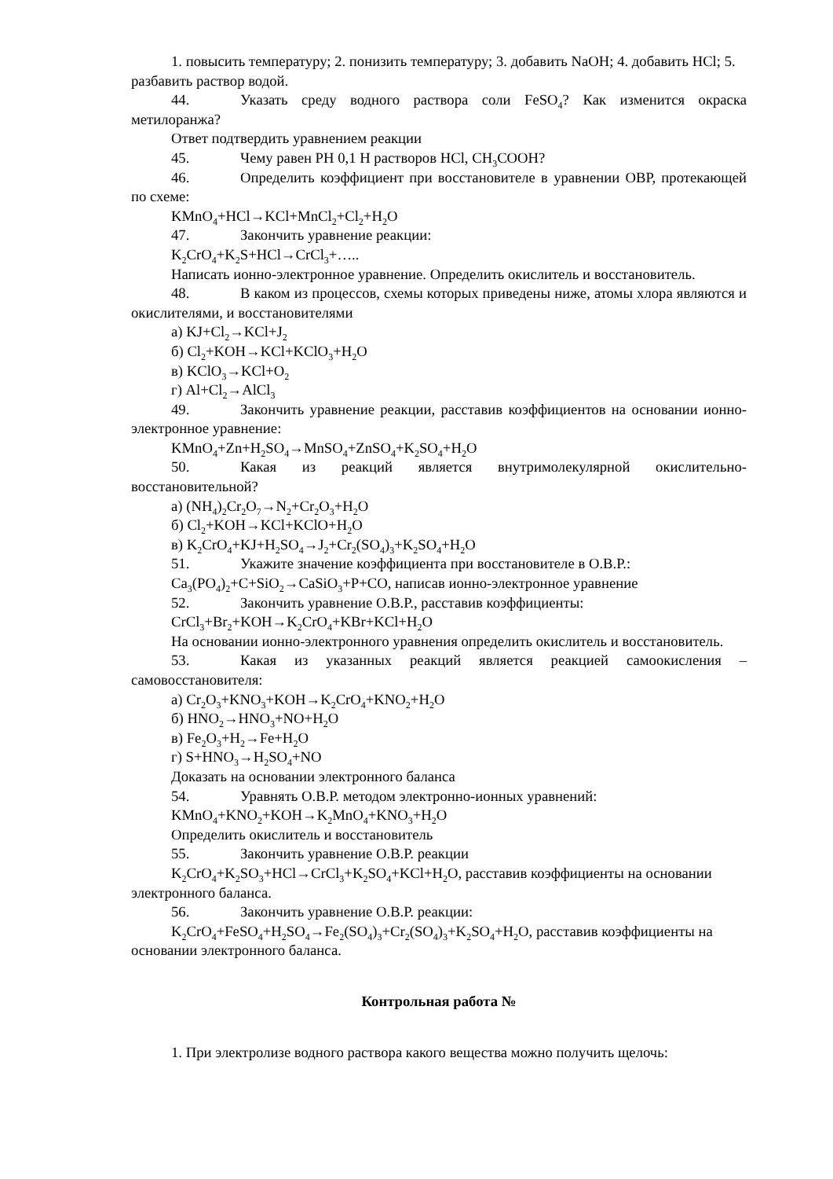1. повысить температуру; 2. понизить температуру; 3. добавить NaOH; 4. добавить HCl; 5. разбавить раствор водой.
44. Указать среду водного раствора соли FeSO<sub>4</sub>? Как изменится окраска метилоранжа?
Ответ подтвердить уравнением реакции
45. Чему равен РН 0,1 Н растворов HCl, CH<sub>3</sub>COOH?
46. Определить коэффициент при восстановителе в уравнении ОВР, протекающей по схеме:
KMnO<sub>4</sub>+HCl→KCl+MnCl<sub>2</sub>+Cl<sub>2</sub>+H<sub>2</sub>O
47. Закончить уравнение реакции:
K<sub>2</sub>CrO<sub>4</sub>+K<sub>2</sub>S+HCl→CrCl<sub>3</sub>+…..
Написать ионно-электронное уравнение. Определить окислитель и восстановитель.
48. В каком из процессов, схемы которых приведены ниже, атомы хлора являются и окислителями, и восстановителями
а) KJ+Cl<sub>2</sub>→KCl+J<sub>2</sub>
б) Cl<sub>2</sub>+KOH→KCl+KClO<sub>3</sub>+H<sub>2</sub>O
в) KClO<sub>3</sub>→KCl+O<sub>2</sub>
г) Al+Cl<sub>2</sub>→AlCl<sub>3</sub>
49. Закончить уравнение реакции, расставив коэффициентов на основании ионно-электронное уравнение:
KMnO<sub>4</sub>+Zn+H<sub>2</sub>SO<sub>4</sub>→MnSO<sub>4</sub>+ZnSO<sub>4</sub>+K<sub>2</sub>SO<sub>4</sub>+H<sub>2</sub>O
50. Какая из реакций является внутримолекулярной окислительно-восстановительной?
а) (NH<sub>4</sub>)<sub>2</sub>Cr<sub>2</sub>O<sub>7</sub>→N<sub>2</sub>+Cr<sub>2</sub>O<sub>3</sub>+H<sub>2</sub>O
б) Cl<sub>2</sub>+KOH→KCl+KClO+H<sub>2</sub>O
в) K<sub>2</sub>CrO<sub>4</sub>+KJ+H<sub>2</sub>SO<sub>4</sub>→J<sub>2</sub>+Cr<sub>2</sub>(SO<sub>4</sub>)<sub>3</sub>+K<sub>2</sub>SO<sub>4</sub>+H<sub>2</sub>O
51. Укажите значение коэффициента при восстановителе в О.В.Р.:
Ca<sub>3</sub>(PO<sub>4</sub>)<sub>2</sub>+C+SiO<sub>2</sub>→CaSiO<sub>3</sub>+P+CO, написав ионно-электронное уравнение
52. Закончить уравнение О.В.Р., расставив коэффициенты:
CrCl<sub>3</sub>+Br<sub>2</sub>+KOH→K<sub>2</sub>CrO<sub>4</sub>+KBr+KCl+H<sub>2</sub>O
На основании ионно-электронного уравнения определить окислитель и восстановитель.
53. Какая из указанных реакций является реакцией самоокисления – самовосстановителя:
а) Cr<sub>2</sub>O<sub>3</sub>+KNO<sub>3</sub>+KOH→K<sub>2</sub>CrO<sub>4</sub>+KNO<sub>2</sub>+H<sub>2</sub>O
б) HNO<sub>2</sub>→HNO<sub>3</sub>+NO+H<sub>2</sub>O
в) Fe<sub>2</sub>O<sub>3</sub>+H<sub>2</sub>→Fe+H<sub>2</sub>O
г) S+HNO<sub>3</sub>→H<sub>2</sub>SO<sub>4</sub>+NO
Доказать на основании электронного баланса
54. Уравнять О.В.Р. методом электронно-ионных уравнений:
KMnO<sub>4</sub>+KNO<sub>2</sub>+KOH→K<sub>2</sub>MnO<sub>4</sub>+KNO<sub>3</sub>+H<sub>2</sub>O
Определить окислитель и восстановитель
55. Закончить уравнение О.В.Р. реакции
K<sub>2</sub>CrO<sub>4</sub>+K<sub>2</sub>SO<sub>3</sub>+HCl→CrCl<sub>3</sub>+K<sub>2</sub>SO<sub>4</sub>+KCl+H<sub>2</sub>O, расставив коэффициенты на основании электронного баланса.
56. Закончить уравнение О.В.Р. реакции:
K<sub>2</sub>CrO<sub>4</sub>+FeSO<sub>4</sub>+H<sub>2</sub>SO<sub>4</sub>→Fe<sub>2</sub>(SO<sub>4</sub>)<sub>3</sub>+Cr<sub>2</sub>(SO<sub>4</sub>)<sub>3</sub>+K<sub>2</sub>SO<sub>4</sub>+H<sub>2</sub>O, расставив коэффициенты на основании электронного баланса.
Контрольная работа №
1. При электролизе водного раствора какого вещества можно получить щелочь: